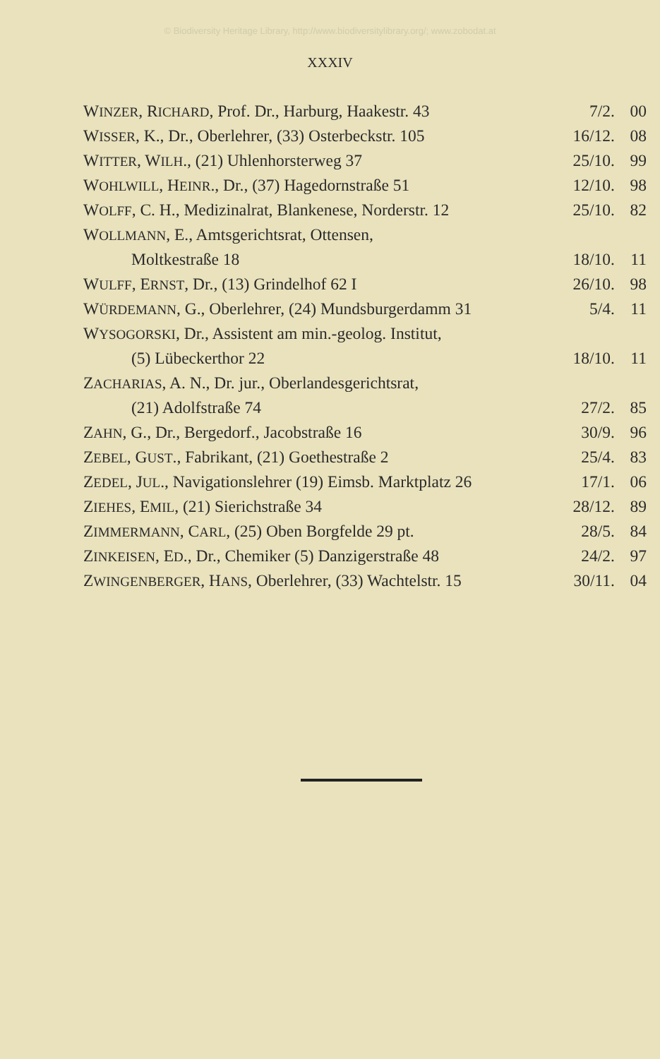© Biodiversity Heritage Library, http://www.biodiversitylibrary.org/; www.zobodat.at
XXXIV
| W INZER , R ICHARD , Prof. Dr., Harburg, Haakestr. 43 | 7/2. | 00 |
| W ISSER , K., Dr., Oberlehrer, (33) Osterbeckstr. 105 | 16/12. | 08 |
| W ITTER , W ILH ., (21) Uhlenhorsterweg 37 | 25/10. | 99 |
| W OHLWILL , H EINR ., Dr., (37) Hagedornstraße 51 | 12/10. | 98 |
| W OLFF , C. H., Medizinalrat, Blankenese, Norderstr. 12 | 25/10. | 82 |
| W OLLMANN , E., Amtsgerichtsrat, Ottensen, | | |
| Moltkestraße 18 | 18/10. | 11 |
| W ULFF , E RNST , Dr., (13) Grindelhof 62 I | 26/10. | 98 |
| W ÜRDEMANN , G., Oberlehrer, (24) Mundsburgerdamm 31 | 5/4. | 11 |
| W YSOGORSKI , Dr., Assistent am min.-geolog. Institut, | | |
| (5) Lübeckerthor 22 | 18/10. | 11 |
| Z ACHARIAS , A. N., Dr. jur., Oberlandesgerichtsrat, | | |
| (21) Adolfstraße 74 | 27/2. | 85 |
| Z AHN , G., Dr., Bergedorf., Jacobstraße 16 | 30/9. | 96 |
| Z EBEL , G UST ., Fabrikant, (21) Goethestraße 2 | 25/4. | 83 |
| Z EDEL , J UL ., Navigationslehrer (19) Eimsb. Marktplatz 26 | 17/1. | 06 |
| Z IEHES , E MIL , (21) Sierichstraße 34 | 28/12. | 89 |
| Z IMMERMANN , C ARL , (25) Oben Borgfelde 29 pt. | 28/5. | 84 |
| Z INKEISEN , E D ., Dr., Chemiker (5) Danzigerstraße 48 | 24/2. | 97 |
| Z WINGENBERGER , H ANS , Oberlehrer, (33) Wachtelstr. 15 | 30/11. | 04 |